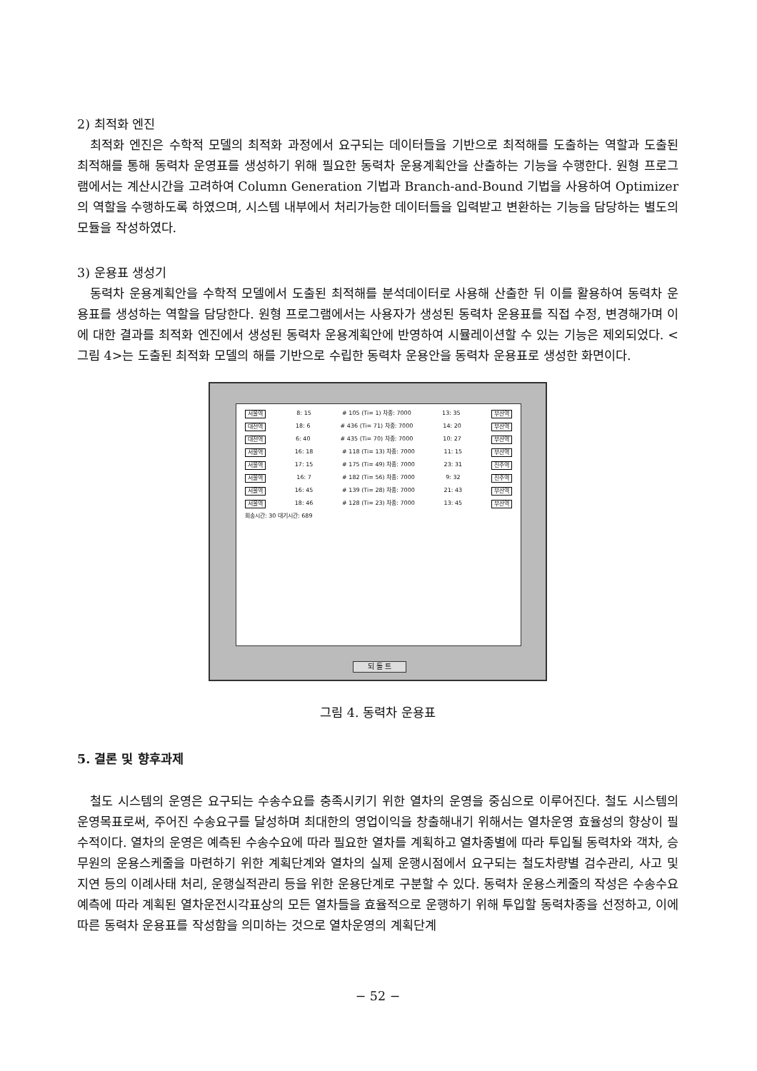2) 최적화 엔진
최적화 엔진은 수학적 모델의 최적화 과정에서 요구되는 데이터들을 기반으로 최적해를 도출하는 역할과 도출된 최적해를 통해 동력차 운영표를 생성하기 위해 필요한 동력차 운용계획안을 산출하는 기능을 수행한다. 원형 프로그램에서는 계산시간을 고려하여 Column Generation 기법과 Branch-and-Bound 기법을 사용하여 Optimizer의 역할을 수행하도록 하였으며, 시스템 내부에서 처리가능한 데이터들을 입력받고 변환하는 기능을 담당하는 별도의 모듈을 작성하였다.
3) 운용표 생성기
동력차 운용계획안을 수학적 모델에서 도출된 최적해를 분석데이터로 사용해 산출한 뒤 이를 활용하여 동력차 운용표를 생성하는 역할을 담당한다. 원형 프로그램에서는 사용자가 생성된 동력차 운용표를 직접 수정, 변경해가며 이에 대한 결과를 최적화 엔진에서 생성된 동력차 운용계획안에 반영하여 시뮬레이션할 수 있는 기능은 제외되었다. <그림 4>는 도출된 최적화 모델의 해를 기반으로 수립한 동력차 운용안을 동력차 운용표로 생성한 화면이다.
서울역 8: 15 # 105 (Ti= 1) 차종: 7000 13: 35 부산역
대전역 18: 6 # 436 (Ti= 71) 차종: 7000 14: 20 부산역
대전역 6: 40 # 435 (Ti= 70) 차종: 7000 10: 27 부산역
서울역 16: 18 # 118 (Ti= 13) 차종: 7000 11: 15 부산역
서울역 17: 15 # 175 (Ti= 49) 차종: 7000 23: 31 진주역
서울역 16: 7 # 182 (Ti= 56) 차종: 7000 9: 32 진주역
서울역 16: 45 # 139 (Ti= 28) 차종: 7000 21: 43 부산역
서울역 18: 46 # 128 (Ti= 23) 차종: 7000 13: 45 부산역
회송시간: 30 대기시간: 689
되 돌 트
그림 4. 동력차 운용표
5. 결론 및 향후과제
철도 시스템의 운영은 요구되는 수송수요를 충족시키기 위한 열차의 운영을 중심으로 이루어진다. 철도 시스템의 운영목표로써, 주어진 수송요구를 달성하며 최대한의 영업이익을 창출해내기 위해서는 열차운영 효율성의 향상이 필수적이다. 열차의 운영은 예측된 수송수요에 따라 필요한 열차를 계획하고 열차종별에 따라 투입될 동력차와 객차, 승무원의 운용스케줄을 마련하기 위한 계획단계와 열차의 실제 운행시점에서 요구되는 철도차량별 검수관리, 사고 및 지연 등의 이례사태 처리, 운행실적관리 등을 위한 운용단계로 구분할 수 있다. 동력차 운용스케줄의 작성은 수송수요 예측에 따라 계획된 열차운전시각표상의 모든 열차들을 효율적으로 운행하기 위해 투입할 동력차종을 선정하고, 이에 따른 동력차 운용표를 작성함을 의미하는 것으로 열차운영의 계획단계
− 52 −